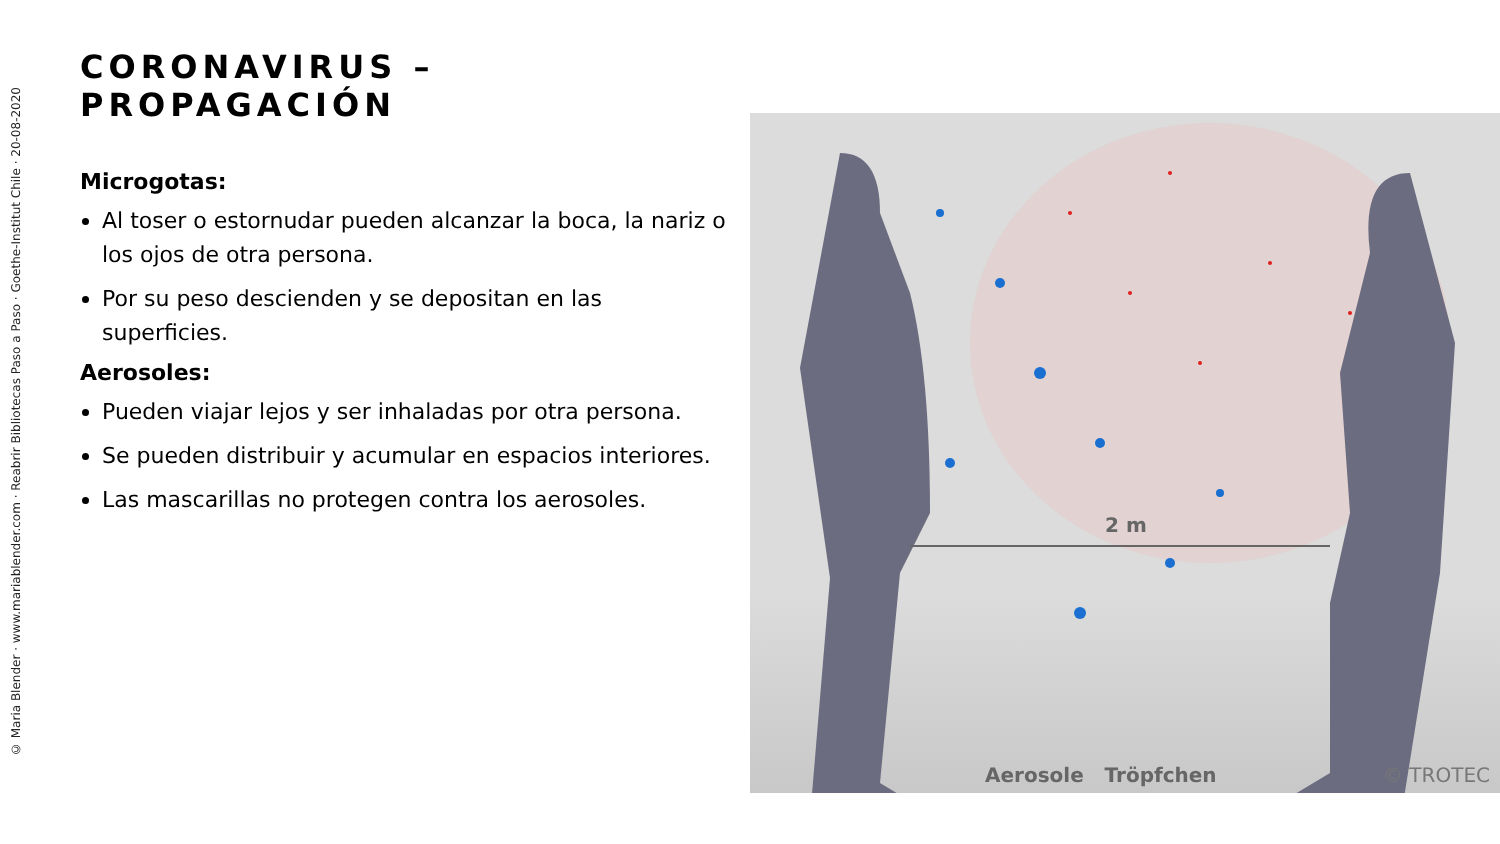© Maria Blender · www.mariablender.com · Reabrir Bibliotecas Paso a Paso · Goethe-Institut Chile · 20-08-2020
CORONAVIRUS – PROPAGACIÓN
Microgotas:
Al toser o estornudar pueden alcanzar la boca, la nariz o los ojos de otra persona.
Por su peso descienden y se depositan en las superficies.
Aerosoles:
Pueden viajar lejos y ser inhaladas por otra persona.
Se pueden distribuir y acumular en espacios interiores.
Las mascarillas no protegen contra los aerosoles.
2 m
Aerosole Tröpfchen © TROTEC